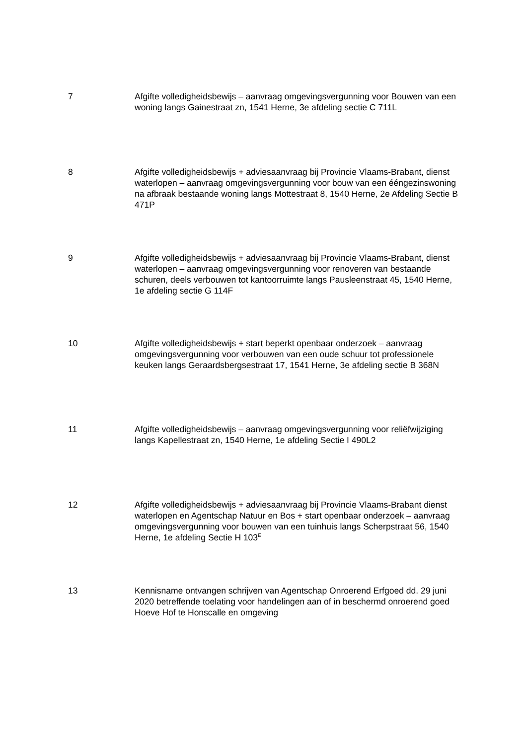7 Afgifte volledigheidsbewijs – aanvraag omgevingsvergunning voor Bouwen van een woning langs Gainestraat zn, 1541 Herne, 3e afdeling sectie C 711L
8 Afgifte volledigheidsbewijs + adviesaanvraag bij Provincie Vlaams-Brabant, dienst waterlopen – aanvraag omgevingsvergunning voor bouw van een ééngezinswoning na afbraak bestaande woning langs Mottestraat 8, 1540 Herne, 2e Afdeling Sectie B 471P
9 Afgifte volledigheidsbewijs + adviesaanvraag bij Provincie Vlaams-Brabant, dienst waterlopen – aanvraag omgevingsvergunning voor renoveren van bestaande schuren, deels verbouwen tot kantoorruimte langs Pausleenstraat 45, 1540 Herne, 1e afdeling sectie G 114F
10 Afgifte volledigheidsbewijs + start beperkt openbaar onderzoek – aanvraag omgevingsvergunning voor verbouwen van een oude schuur tot professionele keuken langs Geraardsbergsestraat 17, 1541 Herne, 3e afdeling sectie B 368N
11 Afgifte volledigheidsbewijs – aanvraag omgevingsvergunning voor reliëfwijziging langs Kapellestraat zn, 1540 Herne, 1e afdeling Sectie I 490L2
12 Afgifte volledigheidsbewijs + adviesaanvraag bij Provincie Vlaams-Brabant dienst waterlopen en Agentschap Natuur en Bos + start openbaar onderzoek – aanvraag omgevingsvergunning voor bouwen van een tuinhuis langs Scherpstraat 56, 1540 Herne, 1e afdeling Sectie H 103<sup>E</sup>
13 Kennisname ontvangen schrijven van Agentschap Onroerend Erfgoed dd. 29 juni 2020 betreffende toelating voor handelingen aan of in beschermd onroerend goed Hoeve Hof te Honscalle en omgeving